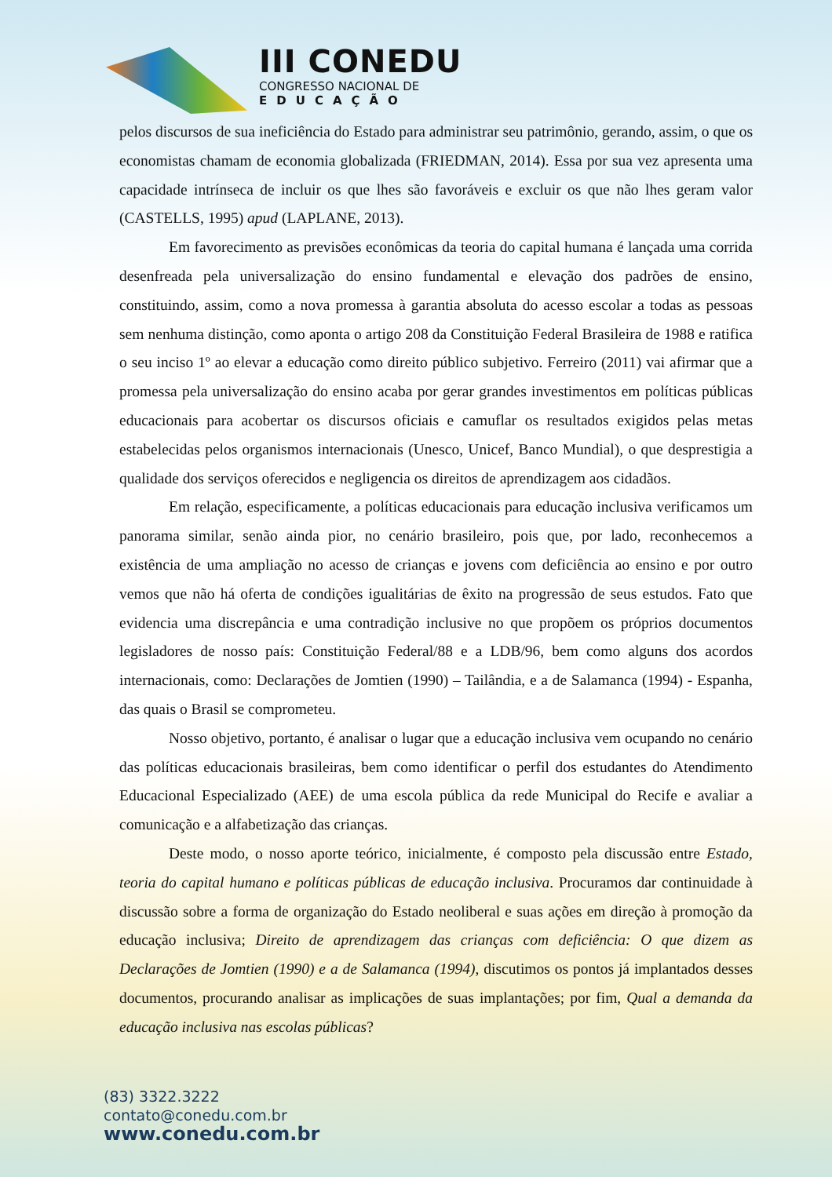III CONEDU
CONGRESSO NACIONAL DE
EDUCAÇÃO
pelos discursos de sua ineficiência do Estado para administrar seu patrimônio, gerando, assim, o que os economistas chamam de economia globalizada (FRIEDMAN, 2014). Essa por sua vez apresenta uma capacidade intrínseca de incluir os que lhes são favoráveis e excluir os que não lhes geram valor (CASTELLS, 1995) apud (LAPLANE, 2013).
Em favorecimento as previsões econômicas da teoria do capital humana é lançada uma corrida desenfreada pela universalização do ensino fundamental e elevação dos padrões de ensino, constituindo, assim, como a nova promessa à garantia absoluta do acesso escolar a todas as pessoas sem nenhuma distinção, como aponta o artigo 208 da Constituição Federal Brasileira de 1988 e ratifica o seu inciso 1º ao elevar a educação como direito público subjetivo. Ferreiro (2011) vai afirmar que a promessa pela universalização do ensino acaba por gerar grandes investimentos em políticas públicas educacionais para acobertar os discursos oficiais e camuflar os resultados exigidos pelas metas estabelecidas pelos organismos internacionais (Unesco, Unicef, Banco Mundial), o que desprestigia a qualidade dos serviços oferecidos e negligencia os direitos de aprendizagem aos cidadãos.
Em relação, especificamente, a políticas educacionais para educação inclusiva verificamos um panorama similar, senão ainda pior, no cenário brasileiro, pois que, por lado, reconhecemos a existência de uma ampliação no acesso de crianças e jovens com deficiência ao ensino e por outro vemos que não há oferta de condições igualitárias de êxito na progressão de seus estudos. Fato que evidencia uma discrepância e uma contradição inclusive no que propõem os próprios documentos legisladores de nosso país: Constituição Federal/88 e a LDB/96, bem como alguns dos acordos internacionais, como: Declarações de Jomtien (1990) – Tailândia, e a de Salamanca (1994) - Espanha, das quais o Brasil se comprometeu.
Nosso objetivo, portanto, é analisar o lugar que a educação inclusiva vem ocupando no cenário das políticas educacionais brasileiras, bem como identificar o perfil dos estudantes do Atendimento Educacional Especializado (AEE) de uma escola pública da rede Municipal do Recife e avaliar a comunicação e a alfabetização das crianças.
Deste modo, o nosso aporte teórico, inicialmente, é composto pela discussão entre Estado, teoria do capital humano e políticas públicas de educação inclusiva. Procuramos dar continuidade à discussão sobre a forma de organização do Estado neoliberal e suas ações em direção à promoção da educação inclusiva; Direito de aprendizagem das crianças com deficiência: O que dizem as Declarações de Jomtien (1990) e a de Salamanca (1994), discutimos os pontos já implantados desses documentos, procurando analisar as implicações de suas implantações; por fim, Qual a demanda da educação inclusiva nas escolas públicas?
(83) 3322.3222
contato@conedu.com.br
www.conedu.com.br